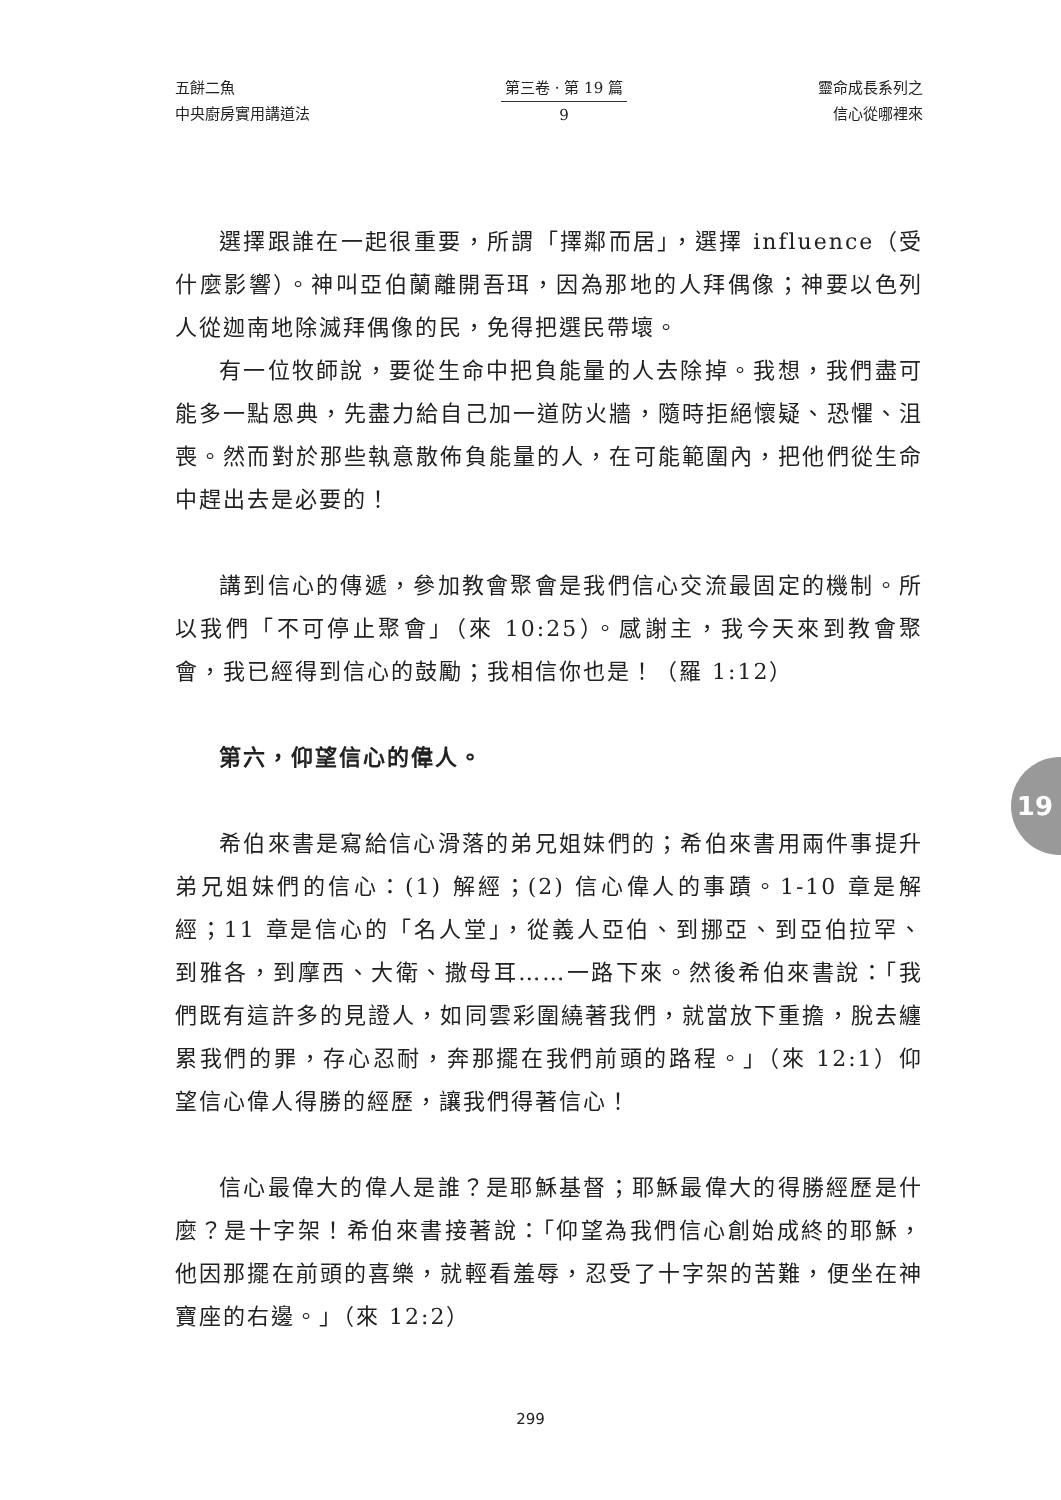五餅二魚
中央廚房實用講道法
第三卷 · 第 19 篇
9
靈命成長系列之
信心從哪裡來
選擇跟誰在一起很重要，所謂「擇鄰而居」，選擇 influence（受什麼影響）。神叫亞伯蘭離開吾珥，因為那地的人拜偶像；神要以色列人從迦南地除滅拜偶像的民，免得把選民帶壞。
有一位牧師說，要從生命中把負能量的人去除掉。我想，我們盡可能多一點恩典，先盡力給自己加一道防火牆，隨時拒絕懷疑、恐懼、沮喪。然而對於那些執意散佈負能量的人，在可能範圍內，把他們從生命中趕出去是必要的！
講到信心的傳遞，參加教會聚會是我們信心交流最固定的機制。所以我們「不可停止聚會」（來 10:25）。感謝主，我今天來到教會聚會，我已經得到信心的鼓勵；我相信你也是！（羅 1:12）
第六，仰望信心的偉人。
希伯來書是寫給信心滑落的弟兄姐妹們的；希伯來書用兩件事提升弟兄姐妹們的信心：(1) 解經；(2) 信心偉人的事蹟。1-10 章是解經；11 章是信心的「名人堂」，從義人亞伯、到挪亞、到亞伯拉罕、到雅各，到摩西、大衛、撒母耳……一路下來。然後希伯來書說：「我們既有這許多的見證人，如同雲彩圍繞著我們，就當放下重擔，脫去纏累我們的罪，存心忍耐，奔那擺在我們前頭的路程。」（來 12:1）仰望信心偉人得勝的經歷，讓我們得著信心！
信心最偉大的偉人是誰？是耶穌基督；耶穌最偉大的得勝經歷是什麼？是十字架！希伯來書接著說：「仰望為我們信心創始成終的耶穌，他因那擺在前頭的喜樂，就輕看羞辱，忍受了十字架的苦難，便坐在神寶座的右邊。」（來 12:2）
19
299